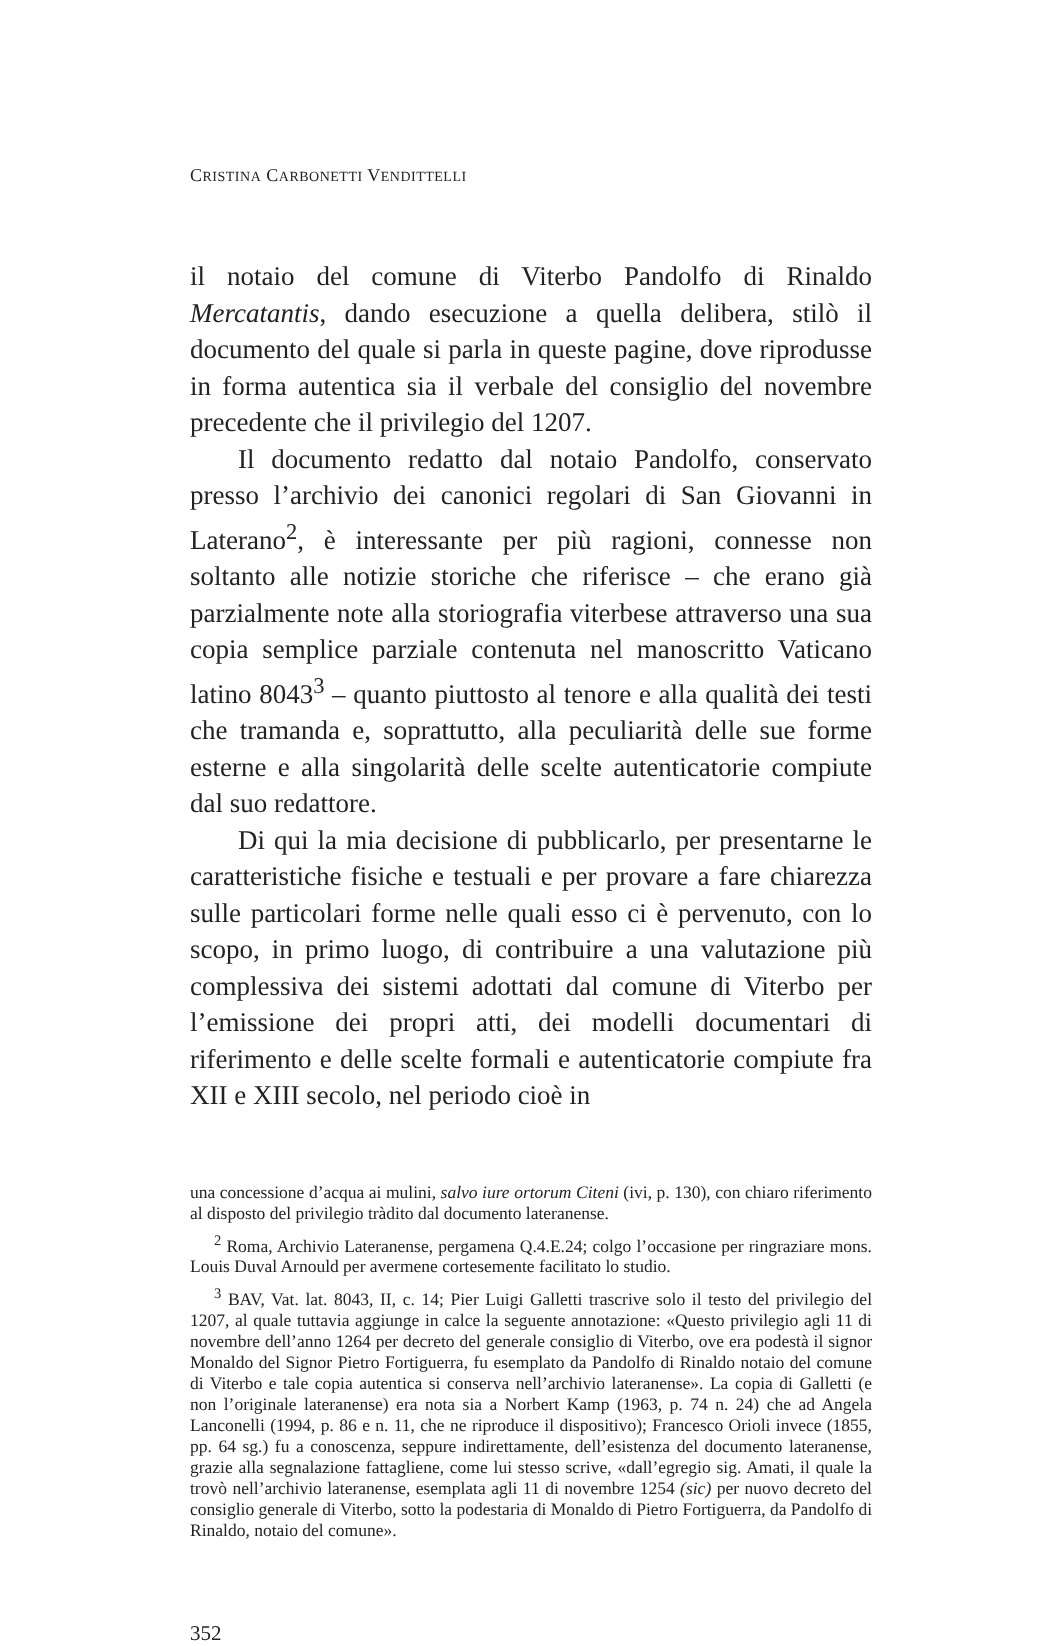CRISTINA CARBONETTI VENDITTELLI
il notaio del comune di Viterbo Pandolfo di Rinaldo Mercatantis, dando esecuzione a quella delibera, stilò il documento del quale si parla in queste pagine, dove riprodusse in forma autentica sia il verbale del consiglio del novembre precedente che il privilegio del 1207.
Il documento redatto dal notaio Pandolfo, conservato presso l’archivio dei canonici regolari di San Giovanni in Laterano<sup>2</sup>, è interessante per più ragioni, connesse non soltanto alle notizie storiche che riferisce – che erano già parzialmente note alla storiografia viterbese attraverso una sua copia semplice parziale contenuta nel manoscritto Vaticano latino 8043<sup>3</sup> – quanto piuttosto al tenore e alla qualità dei testi che tramanda e, soprattutto, alla peculiarità delle sue forme esterne e alla singolarità delle scelte autenticatorie compiute dal suo redattore.
Di qui la mia decisione di pubblicarlo, per presentarne le caratteristiche fisiche e testuali e per provare a fare chiarezza sulle particolari forme nelle quali esso ci è pervenuto, con lo scopo, in primo luogo, di contribuire a una valutazione più complessiva dei sistemi adottati dal comune di Viterbo per l’emissione dei propri atti, dei modelli documentari di riferimento e delle scelte formali e autenticatorie compiute fra XII e XIII secolo, nel periodo cioè in
una concessione d’acqua ai mulini, salvo iure ortorum Citeni (ivi, p. 130), con chiaro riferimento al disposto del privilegio tràdito dal documento lateranense.
<sup>2</sup> Roma, Archivio Lateranense, pergamena Q.4.E.24; colgo l’occasione per ringraziare mons. Louis Duval Arnould per avermene cortesemente facilitato lo studio.
<sup>3</sup> BAV, Vat. lat. 8043, II, c. 14; Pier Luigi Galletti trascrive solo il testo del privilegio del 1207, al quale tuttavia aggiunge in calce la seguente annotazione: «Questo privilegio agli 11 di novembre dell’anno 1264 per decreto del generale consiglio di Viterbo, ove era podestà il signor Monaldo del Signor Pietro Fortiguerra, fu esemplato da Pandolfo di Rinaldo notaio del comune di Viterbo e tale copia autentica si conserva nell’archivio lateranense». La copia di Galletti (e non l’originale lateranense) era nota sia a Norbert Kamp (1963, p. 74 n. 24) che ad Angela Lanconelli (1994, p. 86 e n. 11, che ne riproduce il dispositivo); Francesco Orioli invece (1855, pp. 64 sg.) fu a conoscenza, seppure indirettamente, dell’esistenza del documento lateranense, grazie alla segnalazione fattagliene, come lui stesso scrive, «dall’egregio sig. Amati, il quale la trovò nell’archivio lateranense, esemplata agli 11 di novembre 1254 (sic) per nuovo decreto del consiglio generale di Viterbo, sotto la podestaria di Monaldo di Pietro Fortiguerra, da Pandolfo di Rinaldo, notaio del comune».
352